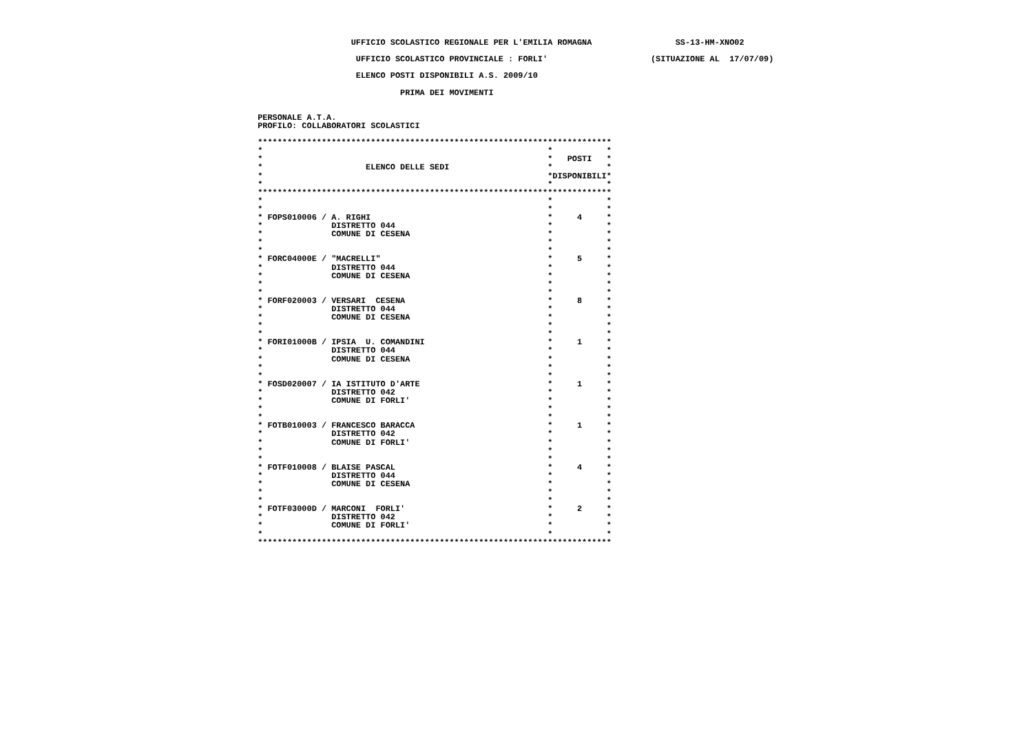UFFICIO SCOLASTICO REGIONALE PER L'EMILIA ROMAGNA                 SS-13-HM-XNO02

                     UFFICIO SCOLASTICO PROVINCIALE : FORLI'                     (SITUAZIONE AL  17/07/09)

                     ELENCO POSTI DISPONIBILI A.S. 2009/10

                              PRIMA DEI MOVIMENTI


 PERSONALE A.T.A.
 PROFILO: COLLABORATORI SCOLASTICI

 ************************************************************************
 *                                                          *           *
 *                                                          *   POSTI   *
 *                     ELENCO DELLE SEDI                    *           *
 *                                                          *DISPONIBILI*
 *                                                          *           *
 ************************************************************************
 *                                                          *           *
 *                                                          *           *
 * FOPS010006 / A. RIGHI                                    *     4     *
 *              DISTRETTO 044                               *           *
 *              COMUNE DI CESENA                            *           *
 *                                                          *           *
 *                                                          *           *
 * FORC04000E / "MACRELLI"                                  *     5     *
 *              DISTRETTO 044                               *           *
 *              COMUNE DI CESENA                            *           *
 *                                                          *           *
 *                                                          *           *
 * FORF020003 / VERSARI  CESENA                             *     8     *
 *              DISTRETTO 044                               *           *
 *              COMUNE DI CESENA                            *           *
 *                                                          *           *
 *                                                          *           *
 * FORI01000B / IPSIA  U. COMANDINI                         *     1     *
 *              DISTRETTO 044                               *           *
 *              COMUNE DI CESENA                            *           *
 *                                                          *           *
 *                                                          *           *
 * FOSD020007 / IA ISTITUTO D'ARTE                          *     1     *
 *              DISTRETTO 042                               *           *
 *              COMUNE DI FORLI'                            *           *
 *                                                          *           *
 *                                                          *           *
 * FOTB010003 / FRANCESCO BARACCA                           *     1     *
 *              DISTRETTO 042                               *           *
 *              COMUNE DI FORLI'                            *           *
 *                                                          *           *
 *                                                          *           *
 * FOTF010008 / BLAISE PASCAL                               *     4     *
 *              DISTRETTO 044                               *           *
 *              COMUNE DI CESENA                            *           *
 *                                                          *           *
 *                                                          *           *
 * FOTF03000D / MARCONI  FORLI'                             *     2     *
 *              DISTRETTO 042                               *           *
 *              COMUNE DI FORLI'                            *           *
 *                                                          *           *
 ************************************************************************